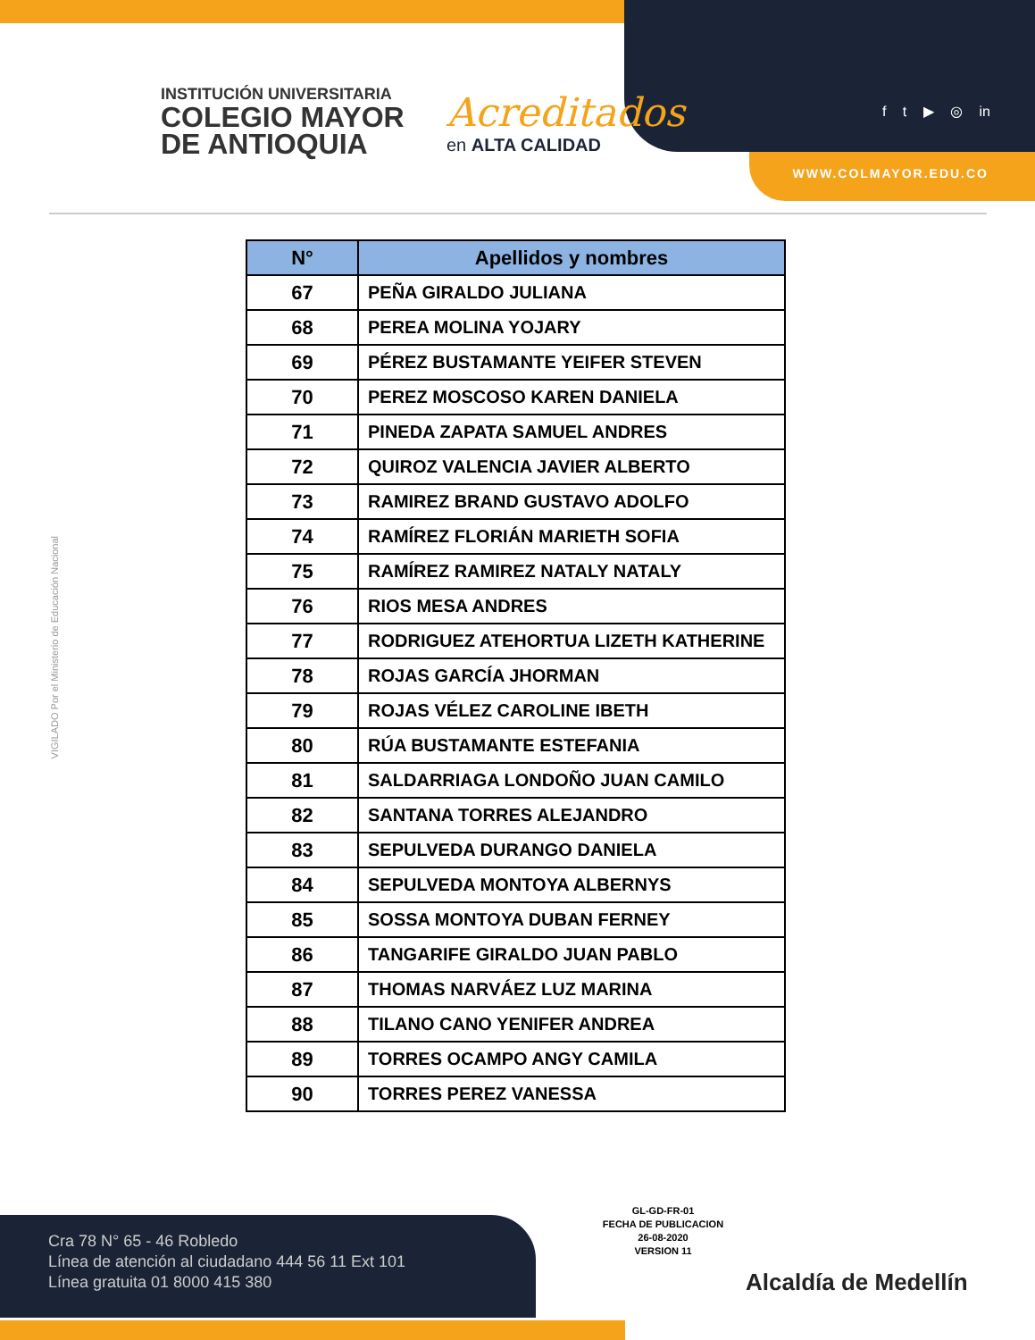INSTITUCIÓN UNIVERSITARIA
COLEGIO MAYOR
DE ANTIOQUIA
Acreditados
en ALTA CALIDAD
f t ▶ ◎ in
WWW.COLMAYOR.EDU.CO
VIGILADO Por el Ministerio de Educación Nacional
| N° | Apellidos y nombres |
| --- | --- |
| 67 | PEÑA GIRALDO JULIANA |
| 68 | PEREA MOLINA YOJARY |
| 69 | PÉREZ BUSTAMANTE YEIFER STEVEN |
| 70 | PEREZ MOSCOSO KAREN DANIELA |
| 71 | PINEDA ZAPATA SAMUEL ANDRES |
| 72 | QUIROZ VALENCIA JAVIER ALBERTO |
| 73 | RAMIREZ BRAND GUSTAVO ADOLFO |
| 74 | RAMÍREZ FLORIÁN MARIETH SOFIA |
| 75 | RAMÍREZ RAMIREZ NATALY NATALY |
| 76 | RIOS MESA ANDRES |
| 77 | RODRIGUEZ ATEHORTUA LIZETH KATHERINE |
| 78 | ROJAS GARCÍA JHORMAN |
| 79 | ROJAS VÉLEZ CAROLINE IBETH |
| 80 | RÚA BUSTAMANTE ESTEFANIA |
| 81 | SALDARRIAGA LONDOÑO JUAN CAMILO |
| 82 | SANTANA TORRES ALEJANDRO |
| 83 | SEPULVEDA DURANGO DANIELA |
| 84 | SEPULVEDA MONTOYA ALBERNYS |
| 85 | SOSSA MONTOYA DUBAN FERNEY |
| 86 | TANGARIFE GIRALDO JUAN PABLO |
| 87 | THOMAS NARVÁEZ LUZ MARINA |
| 88 | TILANO CANO YENIFER ANDREA |
| 89 | TORRES OCAMPO ANGY CAMILA |
| 90 | TORRES PEREZ VANESSA |
Cra 78 N° 65 - 46 Robledo
Línea de atención al ciudadano 444 56 11 Ext 101
Línea gratuita 01 8000 415 380
GL-GD-FR-01
FECHA DE PUBLICACION
26-08-2020
VERSION 11
Alcaldía de Medellín